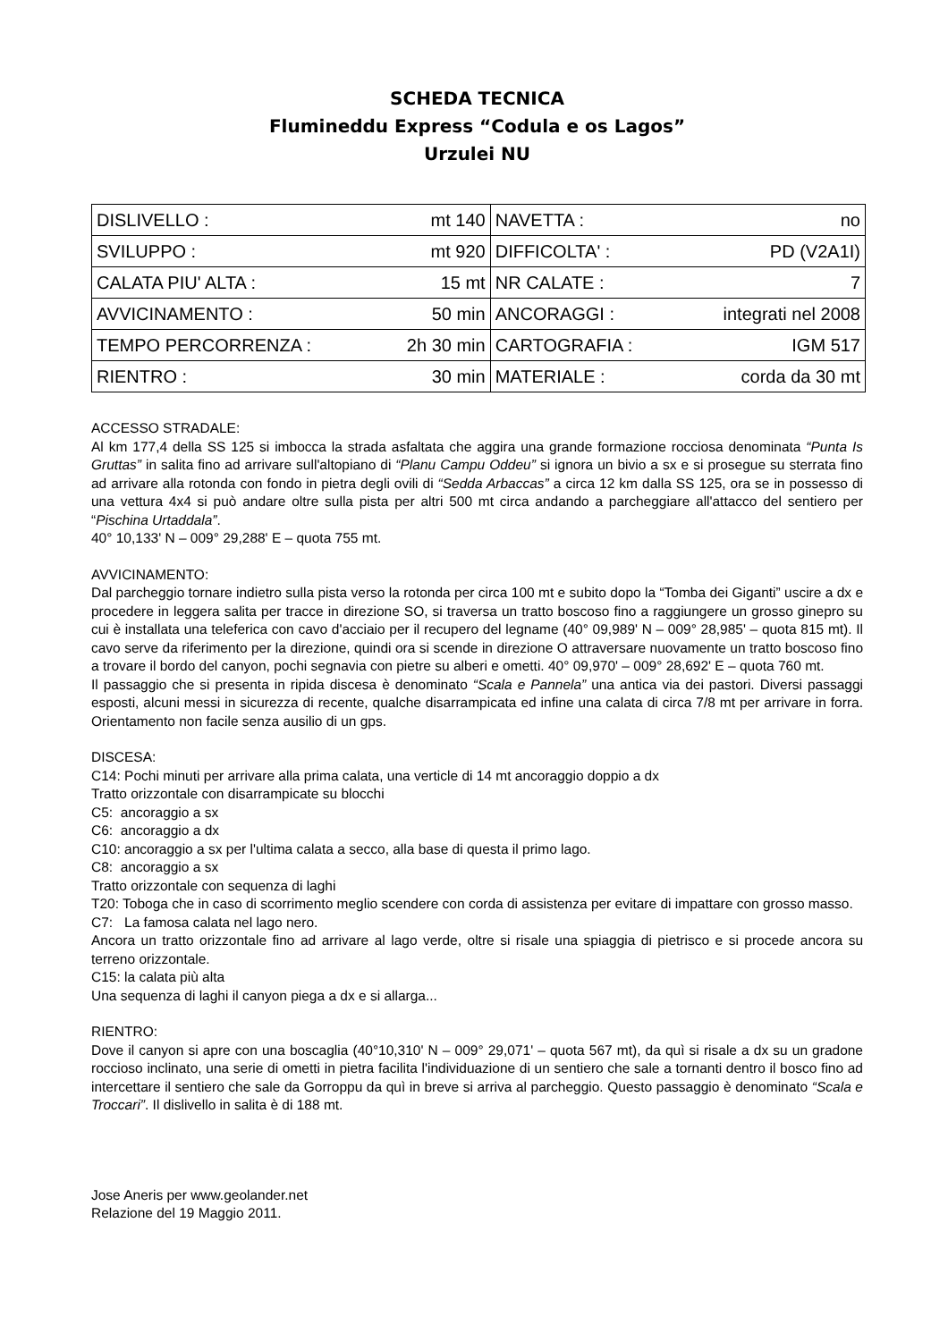SCHEDA TECNICA
Flumineddu Express “Codula e os Lagos”
Urzulei NU
| DISLIVELLO : | mt 140 | NAVETTA : | no |
| SVILUPPO : | mt 920 | DIFFICOLTA' : | PD (V2A1I) |
| CALATA PIU' ALTA : | 15 mt | NR CALATE : | 7 |
| AVVICINAMENTO : | 50 min | ANCORAGGI : | integrati nel 2008 |
| TEMPO PERCORRENZA : | 2h 30 min | CARTOGRAFIA : | IGM 517 |
| RIENTRO : | 30 min | MATERIALE : | corda da 30 mt |
ACCESSO STRADALE:
Al km 177,4 della SS 125 si imbocca la strada asfaltata che aggira una grande formazione rocciosa denominata “Punta Is Gruttas” in salita fino ad arrivare sull'altopiano di “Planu Campu Oddeu” si ignora un bivio a sx e si prosegue su sterrata fino ad arrivare alla rotonda con fondo in pietra degli ovili di “Sedda Arbaccas” a circa 12 km dalla SS 125, ora se in possesso di una vettura 4x4 si può andare oltre sulla pista per altri 500 mt circa andando a parcheggiare all'attacco del sentiero per “Pischina Urtaddala”.
40° 10,133' N – 009° 29,288' E – quota 755 mt.
AVVICINAMENTO:
Dal parcheggio tornare indietro sulla pista verso la rotonda per circa 100 mt e subito dopo la “Tomba dei Giganti” uscire a dx e procedere in leggera salita per tracce in direzione SO, si traversa un tratto boscoso fino a raggiungere un grosso ginepro su cui è installata una teleferica con cavo d'acciaio per il recupero del legname (40° 09,989' N – 009° 28,985' – quota 815 mt). Il cavo serve da riferimento per la direzione, quindi ora si scende in direzione O attraversare nuovamente un tratto boscoso fino a trovare il bordo del canyon, pochi segnavia con pietre su alberi e ometti. 40° 09,970' – 009° 28,692' E – quota 760 mt.
Il passaggio che si presenta in ripida discesa è denominato “Scala e Pannela” una antica via dei pastori. Diversi passaggi esposti, alcuni messi in sicurezza di recente, qualche disarrampicata ed infine una calata di circa 7/8 mt per arrivare in forra. Orientamento non facile senza ausilio di un gps.
DISCESA:
C14: Pochi minuti per arrivare alla prima calata, una verticle di 14 mt ancoraggio doppio a dx
Tratto orizzontale con disarrampicate su blocchi
C5: ancoraggio a sx
C6: ancoraggio a dx
C10: ancoraggio a sx per l'ultima calata a secco, alla base di questa il primo lago.
C8: ancoraggio a sx
Tratto orizzontale con sequenza di laghi
T20: Toboga che in caso di scorrimento meglio scendere con corda di assistenza per evitare di impattare con grosso masso.
C7: La famosa calata nel lago nero.
Ancora un tratto orizzontale fino ad arrivare al lago verde, oltre si risale una spiaggia di pietrisco e si procede ancora su terreno orizzontale.
C15: la calata più alta
Una sequenza di laghi il canyon piega a dx e si allarga...
RIENTRO:
Dove il canyon si apre con una boscaglia (40°10,310' N – 009° 29,071' – quota 567 mt), da quì si risale a dx su un gradone roccioso inclinato, una serie di ometti in pietra facilita l'individuazione di un sentiero che sale a tornanti dentro il bosco fino ad intercettare il sentiero che sale da Gorroppu da quì in breve si arriva al parcheggio. Questo passaggio è denominato “Scala e Troccari”. Il dislivello in salita è di 188 mt.
Jose Aneris per www.geolander.net
Relazione del 19 Maggio 2011.